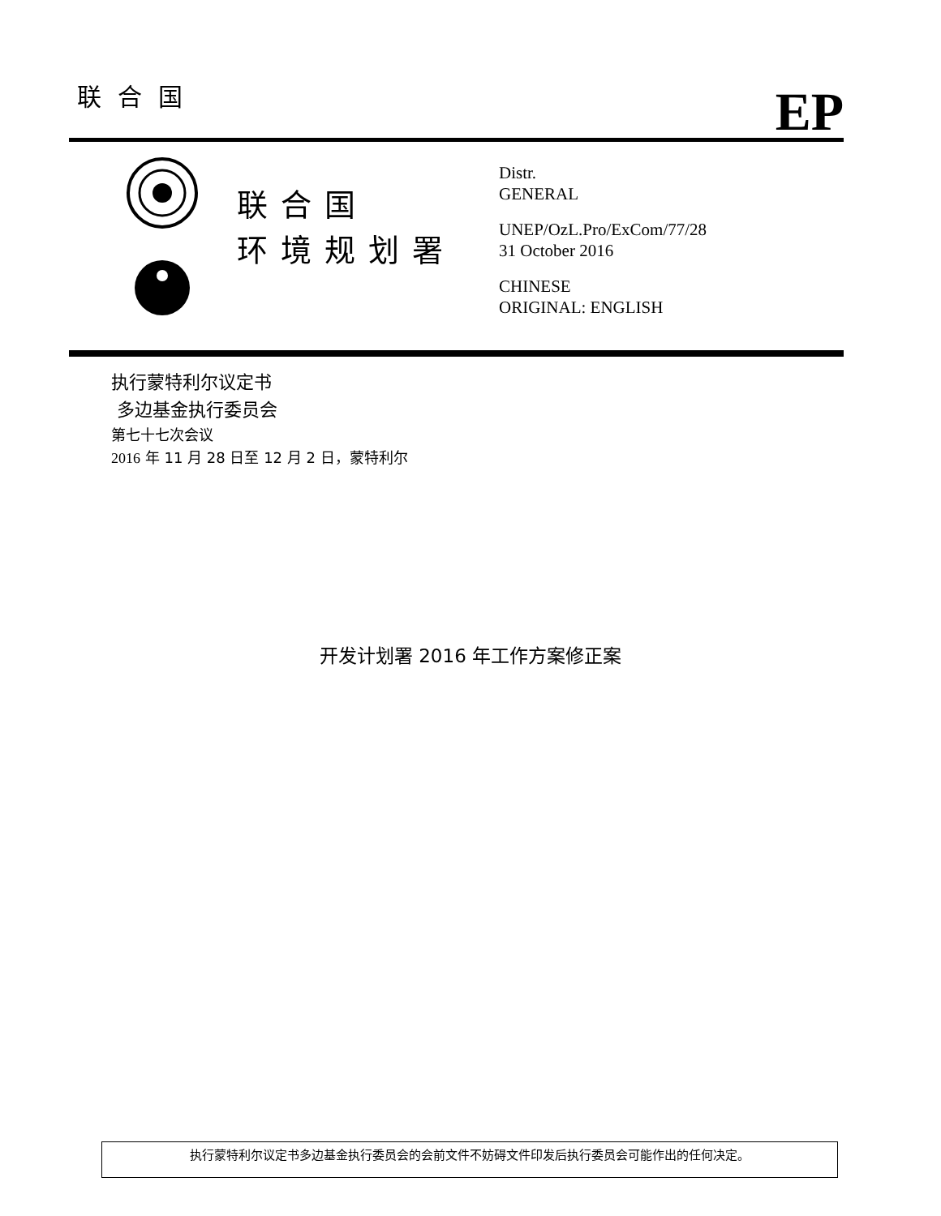联合国
EP
联合国
环境规划署
Distr.
GENERAL
UNEP/OzL.Pro/ExCom/77/28
31 October 2016
CHINESE
ORIGINAL: ENGLISH
执行蒙特利尔议定书
多边基金执行委员会
第七十七次会议
2016 年 11 月 28 日至 12 月 2 日，蒙特利尔
开发计划署 2016 年工作方案修正案
执行蒙特利尔议定书多边基金执行委员会的会前文件不妨碍文件印发后执行委员会可能作出的任何决定。